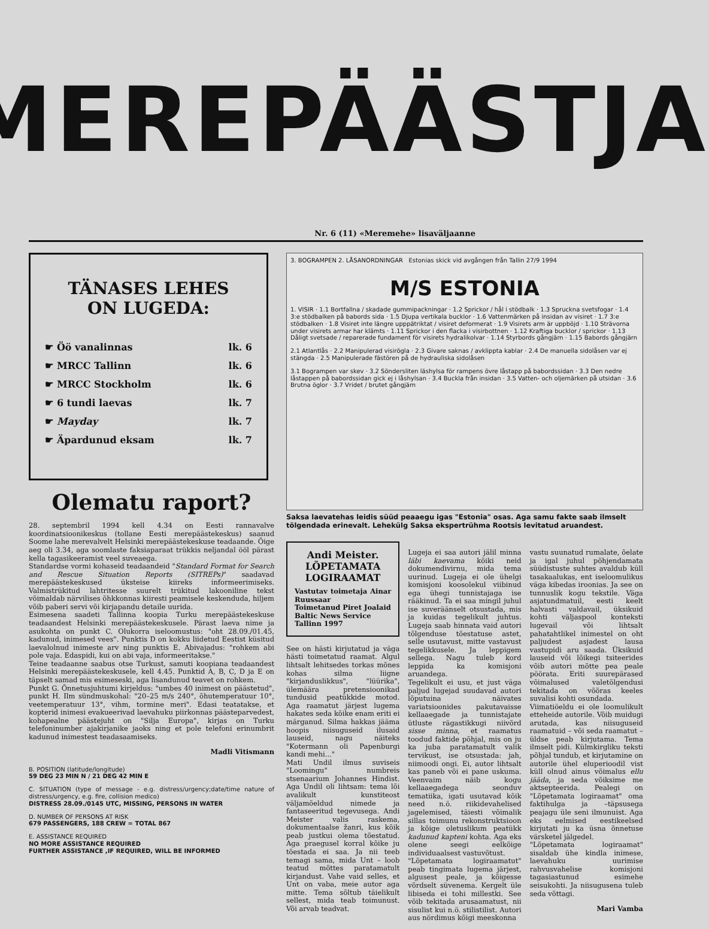MEREPÄÄSTJA
Nr. 6 (11) «Meremehe» lisaväljaanne
TÄNASES LEHES
ON LUGEDA:
☛ Öö vanalinnas lk. 6
☛ MRCC Tallinn lk. 6
☛ MRCC Stockholm lk. 6
☛ 6 tundi laevas lk. 7
☛ Mayday lk. 7
☛ Äpardunud eksam lk. 7
Olematu raport?
28. septembril 1994 kell 4.34 on Eesti rannavalve koordinatsioonikeskus (tollane Eesti merepäästekeskus) saanud Soome lahe merevalvelt Helsinki merepäästekeskuse teadaande. Õige aeg oli 3.34, aga soomlaste faksiaparaat trükkis neljandal ööl pärast kella tagasikeeramist veel suveaega.
Standardse vormi kohaseid teadaandeid "Standard Format for Search and Rescue Situation Reports (SITREPs)" saadavad merepäästekeskused üksteise kiireks informeerimiseks. Valmistrükitud lahtritesse suurelt trükitud lakooniline tekst võimaldab närvilises õhkkonnas kiiresti peamisele keskenduda, hiljem võib paberi servi või kirjapandu detaile uurida.
Esimesena saadeti Tallinna koopia Turku merepäästekeskuse teadaandest Helsinki merepäästekeskusele. Pärast laeva nime ja asukohta on punkt C. Olukorra iseloomustus: "oht 28.09./01.45, kadunud, inimesed vees". Punktis D on kokku liidetud Eestist küsitud laevalolnud inimeste arv ning punktis E. Abivajadus: "rohkem abi pole vaja. Edaspidi, kui on abi vaja, informeeritakse."
Teine teadaanne saabus otse Turkust, samuti koopiana teadaandest Helsinki merepäästekeskusele, kell 4.45. Punktid A, B, C, D ja E on täpselt samad mis esimeseski, aga lisandunud teavet on rohkem.
Punkt G. Õnnetusjuhtumi kirjeldus: "umbes 40 inimest on päästetud", punkt H. Ilm sündmuskohal: "20–25 m/s 240°, õhutemperatuur 10°, veetemperatuur 13°, vihm, tormine meri". Edasi teatatakse, et kopterid inimesi evakueerivad laevahuku piirkonnas päästeparvedest, kohapealne päästejuht on "Silja Europa", kirjas on Turku telefoninumber ajakirjanike jaoks ning et pole telefoni erinumbrit kadunud inimestest teadasaamiseks.
Madli Vitismann
B. POSITION (latitude/longitude)
59 DEG 23 MIN N / 21 DEG 42 MIN E
C. SITUATION (type of message - e.g. distress/urgency;date/time nature of distress/urgency, e.g. fire, collision medico)
DISTRESS 28.09./0145 UTC, MISSING, PERSONS IN WATER
D. NUMBER OF PERSONS AT RISK
679 PASSENGERS, 188 CREW = TOTAL 867
E. ASSISTANCE REQUIRED
NO MORE ASSISTANCE REQUIRED
FURTHER ASSISTANCE ,IF REQUIRED, WILL BE INFORMED
3. BOGRAMPEN 2. LÅSANORDNINGAR Estonias skick vid avgången från Tallin 27/9 1994
M/S ESTONIA
1. VISIR · 1.1 Bortfallna / skadade gummipackningar · 1.2 Sprickor / hål i stödbalk · 1.3 Spruckna svetsfogar · 1.4 3:e stödbalken på babords sida · 1.5 Djupa vertikala bucklor · 1.6 Vattenmärken på insidan av visiret · 1.7 3:e stödbalken · 1.8 Visiret inte längre upppätriktat / visiret deformerat · 1.9 Visirets arm är uppböjd · 1.10 Strävorna under visirets armar har klämts · 1.11 Sprickor i den flacka i visirbottnen · 1.12 Kraftiga bucklor / sprickor · 1.13 Dåligt svetsade / reparerade fundament för visirets hydralikolvar · 1.14 Styrbords gångjärn · 1.15 Babords gångjärn
2.1 Atlantlås · 2.2 Manipulerad visirögla · 2.3 Givare saknas / avklippta kablar · 2.4 De manuella sidolåsen var ej stängda · 2.5 Manipulerade fästören på de hydrauliska sidolåsen
3.1 Bogrampen var skev · 3.2 Söndersliten läshylsa för rampens övre låstapp på babordssidan · 3.3 Den nedre låstappen på babordssidan gick ej i låshylsan · 3.4 Buckla från insidan · 3.5 Vatten- och oljemärken på utsidan · 3.6 Brutna öglor · 3.7 Vridet / brutet gångjärn
Saksa laevatehas leidis süüd peaaegu igas "Estonia" osas. Aga samu fakte saab ilmselt tõlgendada erinevalt. Lehekülg Saksa ekspertrühma Rootsis levitatud aruandest.
Andi Meister.
LÕPETAMATA
LOGIRAAMAT
Vastutav toimetaja Ainar Ruussaar
Toimetanud Piret Joalaid
Baltic News Service
Tallinn 1997
See on hästi kirjutatud ja väga hästi toimetatud raamat. Algul lihtsalt lehitsedes torkas mõnes kohas silma liigne "kirjanduslikkus", "lüürika", ülemäära pretensioonikad tundusid peatükkide motod. Aga raamatut järjest lugema hakates seda kõike enam eriti ei märganud. Silma hakkas jääma hoopis niisuguseid ilusaid lauseid, nagu näiteks "Kotermann oli Papenburgi kandi mehi..."
Mati Undil ilmus suviseis "Loomingu" numbreis stsenaarium Johannes Hindist. Aga Undil oli lihtsam: tema lõi avalikult kunstiteost väljamõeldud nimede ja fantaseeritud tegevusega. Andi Meister valis raskema, dokumentaalse žanri, kus kõik peab justkui olema tõestatud. Aga praegusel korral kõike ju tõestada ei saa. Ja nii teeb temagi sama, mida Unt – loob teatud mõttes paratamatult kirjandust. Vahe vaid selles, et Unt on vaba, meie autor aga mitte. Tema sõltub täielikult sellest, mida teab toimunust. Või arvab teadvat.
Lugeja ei saa autori jälil minna läbi kaevama kõiki neid dokumendivirnu, mida tema uurinud. Lugeja ei ole ühelgi komisjoni koosolekul viibinud ega ühegi tunnistajaga ise rääkinud. Ta ei saa mingil juhul ise suveräänselt otsustada, mis ja kuidas tegelikult juhtus. Lugeja saab hinnata vaid autori tõlgenduse tõestatuse astet, selle usutavust, mitte vastavust tegelikkusele. Ja leppigem sellega. Nagu tuleb kord leppida ka komisjoni aruandega.
Tegelikult ei usu, et just väga paljud lugejad suudavad autori lõputuina näivates variatsioonides pakutavaisse kellaaegade ja tunnistajate ütluste rägastikkugi niivõrd sisse minna, et raamatus toodud faktide põhjal, mis on ju ka juba paratamatult valik tervikust, ise otsustada: jah, niimoodi ongi. Ei, autor lihtsalt kas paneb või ei pane uskuma. Veenvaim näib kogu kellaaegadega seonduv tematiika, igati usutavad kõik need n.ö. riikidevahelised jagelemised, täiesti võimalik sillas toimunu rekonstruktsioon ja kõige oletuslikum peatükk kadunud kapteni kohta. Aga eks olene seegi eelkõige individuaalsest vastuvõtust.
"Lõpetamata logiraamatut" peab tingimata lugema järjest, algusest peale, ja kõigesse võrdselt süvenema. Kergelt üle libiseda ei tohi millestki. See võib tekitada arusaamatust, nii sisulist kui n.ö. stilistilist. Autori aus nördimus kõigi meeskonna
vastu suunatud rumalate, õelate ja igal juhul põhjendamata süüdistuste suhtes avaldub küll tasakaalukas, ent iseloomulikus väga kibedas iroonias. Ja see on tunnuslik kogu tekstile. Väga asjatundmatuil, eesti keelt halvasti valdavail, üksikuid kohti väljaspool konteksti lugevail või lihtsalt pahatahtlikel inimestel on oht paljudest asjadest lausa vastupidi aru saada. Üksikuid lauseid või lõikegi tsiteerides võib autori mõtte pea peale pöörata. Eriti suurepärased võimalused valetõlgendusi tekitada on võõras keeles suvalisi kohti osundada.
Viimatiöeldu ei ole loomulikult etteheide autorile. Võib muidugi arutada, kas niisuguseid raamatuid – või seda raamatut – üldse peab kirjutama. Tema ilmselt pidi. Külmkirgliku teksti põhjal tundub, et kirjutamine on autorile ühel eluperioodil vist küll olnud ainus võimalus ellu jääda, ja seda võiksime me aktsepteerida. Pealegi on "Lõpetamata logiraamat" oma faktihulga ja –täpsusega peajagu üle seni ilmunuist. Aga eks eelmised eestikeelsed kirjutati ju ka üsna õnnetuse värsketel jälgedel.
"Lõpetamata logiraamat" sisaldab ühe kindla inimese, laevahuku uurimise rahvusvahelise komisjoni tagasiastunud esimehe seisukohti. Ja niisugusena tuleb seda võttagi.
Mari Vamba